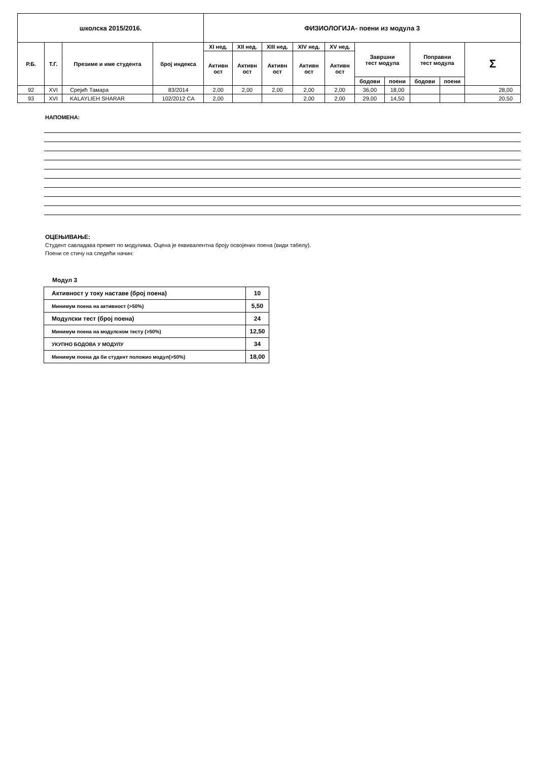| школска 2015/2016. | | | | ФИЗИОЛОГИЈА- поени из модула 3 | | | | | | | | | |
| Р.Б. | Т.Г. | Презиме и име студента | број индекса | XI нед. | XII нед. | XIII нед. | XIV нед. | XV нед. | Завршни тест модула | | Поправни тест модула | | Σ |
| | | | | Активн ост | Активн ост | Активн ост | Активн ост | Активн ост | | | | | |
| | | | | | | | | | бодови | поени | бодови | поени | |
| 92 | XVI | Срејић Тамара | 83/2014 | 2,00 | 2,00 | 2,00 | 2,00 | 2,00 | 36,00 | 18,00 | | | 28,00 |
| 93 | XVI | KALAYLIEH SHARAR | 102/2012 CA | 2,00 | | | 2,00 | 2,00 | 29,00 | 14,50 | | | 20,50 |
НАПОМЕНА:
ОЦЕЊИВАЊЕ:
Студент савладава премет по модулима. Оцена је еквивалентна броју освојених поена (види табелу).
Поени се стичу на следећи начин:
Модул 3
| Активност у току наставе (број поена) | 10 |
| Минимум поена на активност (>50%) | 5,50 |
| Модулски тест (број поена) | 24 |
| Минимум поена на модулском тесту (>50%) | 12,50 |
| УКУПНО БОДОВА У МОДУЛУ | 34 |
| Минимум поена да би студент положио модул(>50%) | 18,00 |